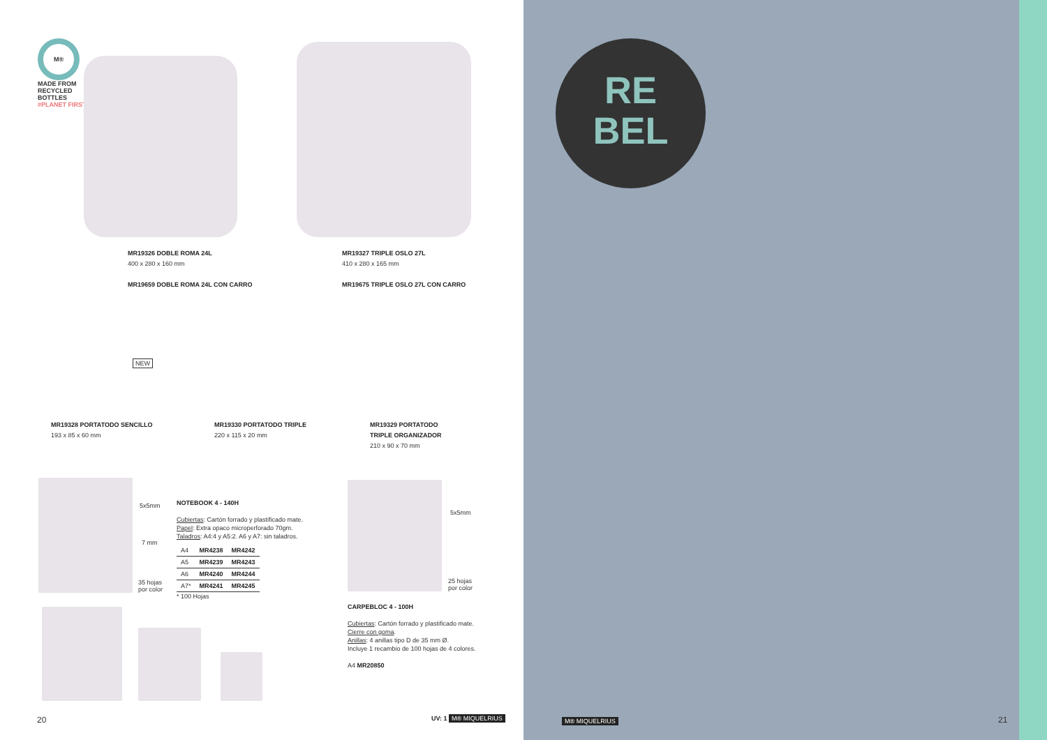M®
MADE FROM RECYCLED BOTTLES
#PLANET FIRST
MR19326 DOBLE ROMA 24L
400 x 280 x 160 mm
MR19659 DOBLE ROMA 24L CON CARRO
MR19327 TRIPLE OSLO 27L
410 x 280 x 165 mm
MR19675 TRIPLE OSLO 27L CON CARRO
NEW
MR19328 PORTATODO SENCILLO
193 x 85 x 60 mm
MR19330 PORTATODO TRIPLE
220 x 115 x 20 mm
MR19329 PORTATODO
TRIPLE ORGANIZADOR
210 x 90 x 70 mm
5x5mm
7 mm
35 hojas
por color
NOTEBOOK 4 - 140H
Cubiertas: Cartón forrado y plastificado mate.
Papel: Extra opaco microperforado 70gm.
Taladros: A4:4 y A5:2. A6 y A7: sin taladros.
| A4 | MR4238 | MR4242 |
| A5 | MR4239 | MR4243 |
| A6 | MR4240 | MR4244 |
| A7* | MR4241 | MR4245 |
* 100 Hojas
5x5mm
25 hojas
por color
CARPEBLOC 4 - 100H
Cubiertas: Cartón forrado y plastificado mate.
Cierre con goma.
Anillas: 4 anillas tipo D de 35 mm Ø.
Incluye 1 recambio de 100 hojas de 4 colores.
A4 MR20850
20 UV: 1 M® MIQUELRIUS
RE
BEL
M® MIQUELRIUS 21